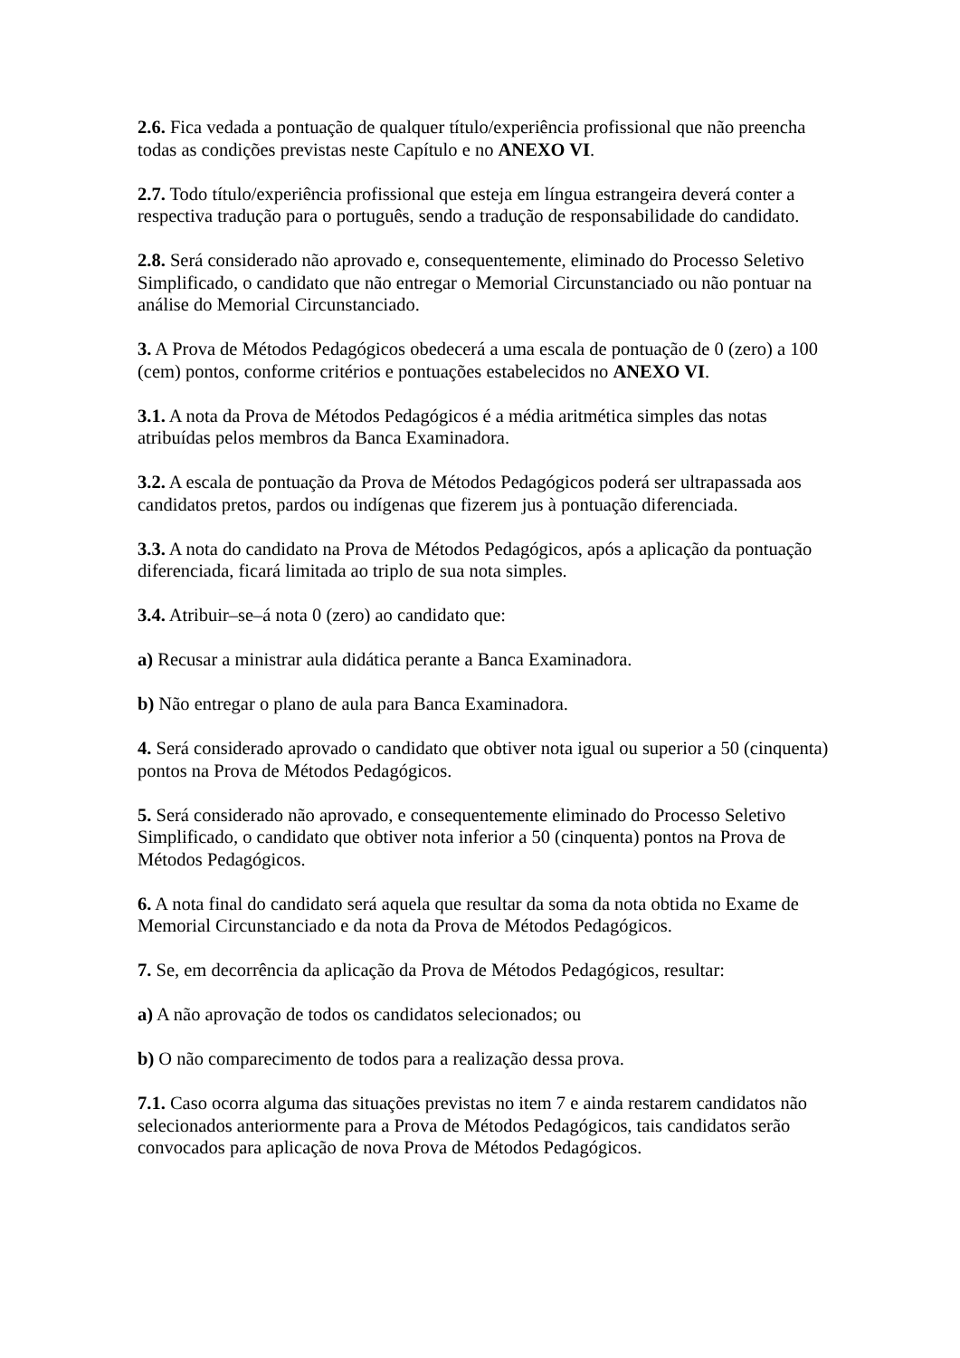2.6. Fica vedada a pontuação de qualquer título/experiência profissional que não preencha todas as condições previstas neste Capítulo e no ANEXO VI.
2.7. Todo título/experiência profissional que esteja em língua estrangeira deverá conter a respectiva tradução para o português, sendo a tradução de responsabilidade do candidato.
2.8. Será considerado não aprovado e, consequentemente, eliminado do Processo Seletivo Simplificado, o candidato que não entregar o Memorial Circunstanciado ou não pontuar na análise do Memorial Circunstanciado.
3. A Prova de Métodos Pedagógicos obedecerá a uma escala de pontuação de 0 (zero) a 100 (cem) pontos, conforme critérios e pontuações estabelecidos no ANEXO VI.
3.1. A nota da Prova de Métodos Pedagógicos é a média aritmética simples das notas atribuídas pelos membros da Banca Examinadora.
3.2. A escala de pontuação da Prova de Métodos Pedagógicos poderá ser ultrapassada aos candidatos pretos, pardos ou indígenas que fizerem jus à pontuação diferenciada.
3.3. A nota do candidato na Prova de Métodos Pedagógicos, após a aplicação da pontuação diferenciada, ficará limitada ao triplo de sua nota simples.
3.4. Atribuir–se–á nota 0 (zero) ao candidato que:
a) Recusar a ministrar aula didática perante a Banca Examinadora.
b) Não entregar o plano de aula para Banca Examinadora.
4. Será considerado aprovado o candidato que obtiver nota igual ou superior a 50 (cinquenta) pontos na Prova de Métodos Pedagógicos.
5. Será considerado não aprovado, e consequentemente eliminado do Processo Seletivo Simplificado, o candidato que obtiver nota inferior a 50 (cinquenta) pontos na Prova de Métodos Pedagógicos.
6. A nota final do candidato será aquela que resultar da soma da nota obtida no Exame de Memorial Circunstanciado e da nota da Prova de Métodos Pedagógicos.
7. Se, em decorrência da aplicação da Prova de Métodos Pedagógicos, resultar:
a) A não aprovação de todos os candidatos selecionados; ou
b) O não comparecimento de todos para a realização dessa prova.
7.1. Caso ocorra alguma das situações previstas no item 7 e ainda restarem candidatos não selecionados anteriormente para a Prova de Métodos Pedagógicos, tais candidatos serão convocados para aplicação de nova Prova de Métodos Pedagógicos.